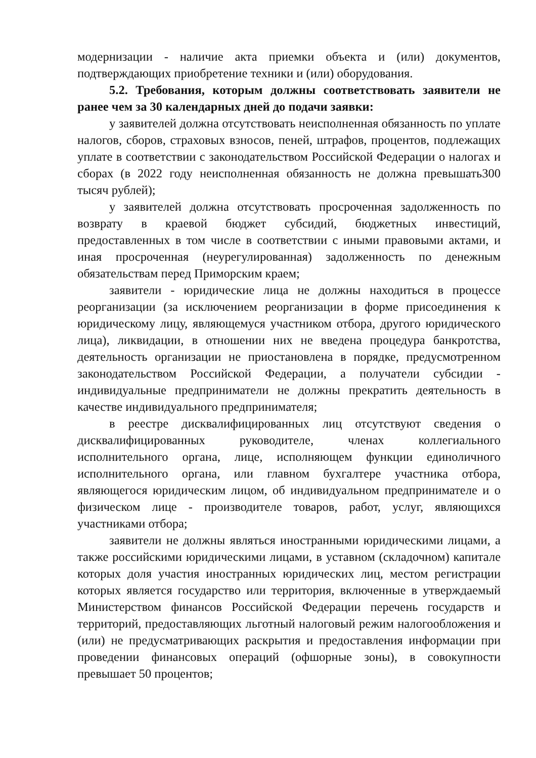модернизации - наличие акта приемки объекта и (или) документов, подтверждающих приобретение техники и (или) оборудования.
5.2. Требования, которым должны соответствовать заявители не ранее чем за 30 календарных дней до подачи заявки:
у заявителей должна отсутствовать неисполненная обязанность по уплате налогов, сборов, страховых взносов, пеней, штрафов, процентов, подлежащих уплате в соответствии с законодательством Российской Федерации о налогах и сборах (в 2022 году неисполненная обязанность не должна превышать300 тысяч рублей);
у заявителей должна отсутствовать просроченная задолженность по возврату в краевой бюджет субсидий, бюджетных инвестиций, предоставленных в том числе в соответствии с иными правовыми актами, и иная просроченная (неурегулированная) задолженность по денежным обязательствам перед Приморским краем;
заявители - юридические лица не должны находиться в процессе реорганизации (за исключением реорганизации в форме присоединения к юридическому лицу, являющемуся участником отбора, другого юридического лица), ликвидации, в отношении них не введена процедура банкротства, деятельность организации не приостановлена в порядке, предусмотренном законодательством Российской Федерации, а получатели субсидии - индивидуальные предприниматели не должны прекратить деятельность в качестве индивидуального предпринимателя;
в реестре дисквалифицированных лиц отсутствуют сведения о дисквалифицированных руководителе, членах коллегиального исполнительного органа, лице, исполняющем функции единоличного исполнительного органа, или главном бухгалтере участника отбора, являющегося юридическим лицом, об индивидуальном предпринимателе и о физическом лице - производителе товаров, работ, услуг, являющихся участниками отбора;
заявители не должны являться иностранными юридическими лицами, а также российскими юридическими лицами, в уставном (складочном) капитале которых доля участия иностранных юридических лиц, местом регистрации которых является государство или территория, включенные в утверждаемый Министерством финансов Российской Федерации перечень государств и территорий, предоставляющих льготный налоговый режим налогообложения и (или) не предусматривающих раскрытия и предоставления информации при проведении финансовых операций (офшорные зоны), в совокупности превышает 50 процентов;